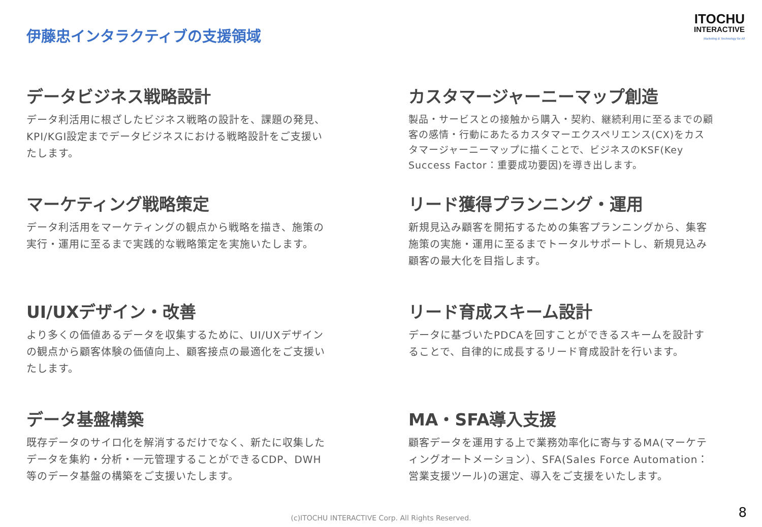伊藤忠インタラクティブの支援領域
ITOCHU
INTERACTIVE
Marketing & Technology for All
データビジネス戦略設計
データ利活用に根ざしたビジネス戦略の設計を、課題の発見、KPI/KGI設定までデータビジネスにおける戦略設計をご支援いたします。
カスタマージャーニーマップ創造
製品・サービスとの接触から購入・契約、継続利用に至るまでの顧客の感情・行動にあたるカスタマーエクスペリエンス(CX)をカスタマージャーニーマップに描くことで、ビジネスのKSF(Key Success Factor：重要成功要因)を導き出します。
マーケティング戦略策定
データ利活用をマーケティングの観点から戦略を描き、施策の実行・運用に至るまで実践的な戦略策定を実施いたします。
リード獲得プランニング・運用
新規見込み顧客を開拓するための集客プランニングから、集客施策の実施・運用に至るまでトータルサポートし、新規見込み顧客の最大化を目指します。
UI/UXデザイン・改善
より多くの価値あるデータを収集するために、UI/UXデザインの観点から顧客体験の価値向上、顧客接点の最適化をご支援いたします。
リード育成スキーム設計
データに基づいたPDCAを回すことができるスキームを設計することで、自律的に成長するリード育成設計を行います。
データ基盤構築
既存データのサイロ化を解消するだけでなく、新たに収集したデータを集約・分析・一元管理することができるCDP、DWH等のデータ基盤の構築をご支援いたします。
MA・SFA導入支援
顧客データを運用する上で業務効率化に寄与するMA(マーケティングオートメーション）、SFA(Sales Force Automation：営業支援ツール)の選定、導入をご支援をいたします。
(c)ITOCHU INTERACTIVE Corp. All Rights Reserved. 8